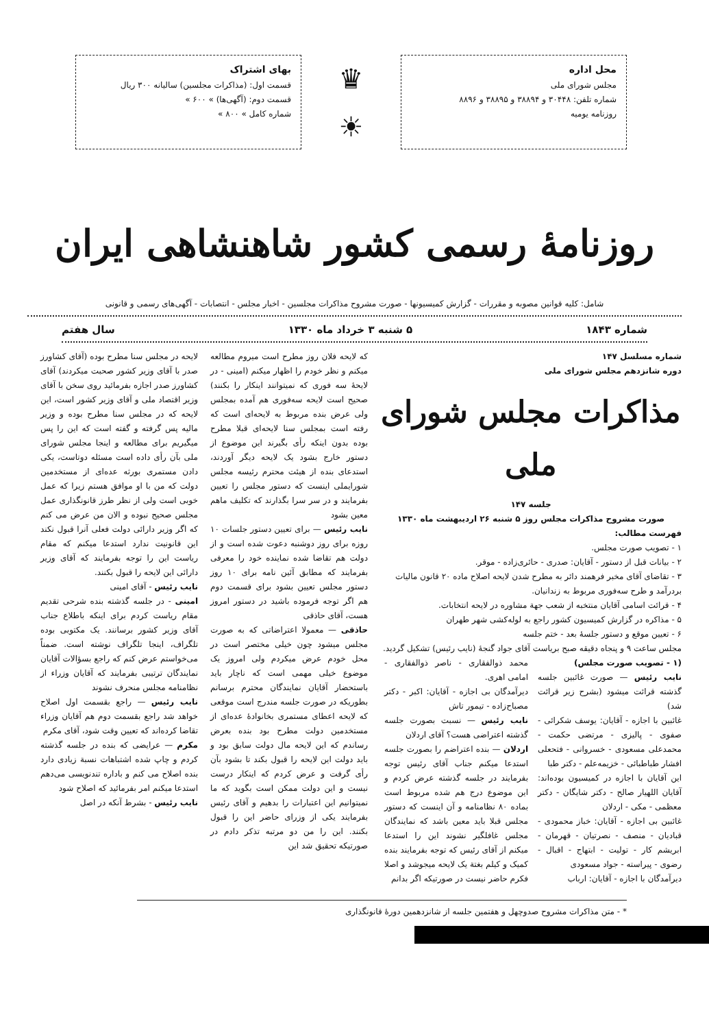محل اداره
مجلس شورای ملی
شماره تلفن: ۳۰۴۴۸ و ۳۸۸۹۴ و ۳۸۸۹۵ و ۸۸۹۶
روزنامه یومیه
♛
☀
بهای اشتراک
قسمت اول: (مذاکرات مجلسین) سالیانه ۳۰۰ ریال
قسمت دوم: (آگهی‌ها) » ۶۰۰ »
شماره کامل » ۸۰۰ »
روزنامهٔ رسمی کشور شاهنشاهی ایران
شامل: کلیه قوانین مصوبه و مقررات - گزارش کمیسیونها - صورت مشروح مذاکرات مجلسین - اخبار مجلس - انتصابات - آگهی‌های رسمی و قانونی
شماره ۱۸۴۳ ۵ شنبه ۳ خرداد ماه ۱۳۳۰ سال هفتم
شماره مسلسل ۱۴۷
دوره شانزدهم مجلس شورای ملی
مذاکرات مجلس شورای ملی
جلسه ۱۴۷
صورت مشروح مذاکرات مجلس روز ۵ شنبه ۲۶ اردیبهشت ماه ۱۳۳۰
فهرست مطالب:
۱ - تصویب صورت مجلس.
۲ - بیانات قبل از دستور - آقایان: صدری - حائری‌زاده - موقر.
۳ - تقاضای آقای مخبر فرهمند دائر به مطرح شدن لایحه اصلاح ماده ۲۰ قانون مالیات بردرآمد و طرح سه‌فوری مربوط به زندانیان.
۴ - قرائت اسامی آقایان منتخبه از شعب جهة مشاوره در لایحه انتخابات.
۵ - مذاکره در گزارش کمیسیون کشور راجع به لوله‌کشی شهر طهران
۶ - تعیین موقع و دستور جلسهٔ بعد - ختم جلسه
مجلس ساعت ۹ و پنجاه دقیقه صبح بریاست آقای جواد گنجهٔ (نایب رئیس) تشکیل گردید.
(۱ - تصویب صورت مجلس)
نایب رئیس — صورت غائبین جلسه گذشته قرائت میشود (بشرح زیر قرائت شد)
غائبین با اجازه - آقایان: یوسف شکرائی - صفوی - پالیزی - مرتضی حکمت - محمدعلی مسعودی - خسروانی - فتحعلی افشار طباطبائی - خزیمه‌علم - دکتر طبا
این آقایان با اجازه در کمیسیون بوده‌اند: آقایان اللهیار صالح - دکتر شایگان - دکتر معظمی - مکی - اردلان
غائبین بی اجازه - آقایان: خباز محمودی - قبادیان - منصف - نصرتیان - قهرمان - ابریشم کار - تولیت - ابتهاج - اقبال - رضوی - پیراسته - جواد مسعودی
دیرآمدگان با اجازه - آقایان: ارباب
محمد ذوالفقاری - ناصر ذوالفقاری - امامی اهری.
دیرآمدگان بی اجازه - آقایان: اکبر - دکتر مصباح‌زاده - تیمور تاش
نایب رئیس — نسبت بصورت جلسه گذشته اعتراضی هست؟ آقای اردلان
اردلان — بنده اعتراضم را بصورت جلسه استدعا میکنم جناب آقای رئیس توجه بفرمایند در جلسه گذشته عرض کردم و این موضوع درج هم شده مربوط است بماده ۸۰ نظامنامه و آن اینست که دستور مجلس قبلا باید معین باشد که نمایندگان مجلس غافلگیر نشوند این را استدعا میکنم از آقای رئیس که توجه بفرمایند بنده کمیک و کیلم بغتة یک لایحه میجوشد و اصلا فکرم حاضر نیست در صورتیکه اگر بدانم
که لایحه فلان روز مطرح است میروم مطالعه میکنم و نظر خودم را اظهار میکنم (امینی - در لایحهٔ سه فوری که نمیتوانند اینکار را بکنند) صحیح است لایحه سه‌فوری هم آمده بمجلس ولی عرض بنده مربوط به لایحه‌ای است که رفته است بمجلس سنا لایحه‌ای قبلا مطرح بوده بدون اینکه رأی بگیرند این موضوع از دستور خارج بشود یک لایحه دیگر آوردند، استدعای بنده از هیئت محترم رئیسه مجلس شورایملی اینست که دستور مجلس را تعیین بفرمایند و در سر سرا بگذارند که تکلیف ماهم معین بشود
نایب رئیس — برای تعیین دستور جلسات ۱۰ روزه برای روز دوشنبه دعوت شده است و از دولت هم تقاضا شده نماینده خود را معرفی بفرمایند که مطابق آئین نامه برای ۱۰ روز دستور مجلس تعیین بشود برای قسمت دوم هم اگر توجه فرموده باشید در دستور امروز هست، آقای حاذقی
حاذقی — معمولا اعتراضاتی که به صورت مجلس میشود چون خیلی مختصر است در محل خودم عرض میکردم ولی امروز یک موضوع خیلی مهمی است که ناچار باید باستحضار آقایان نمایندگان محترم برسانم بطوریکه در صورت جلسه مندرج است موقعی که لایحه اعطای مستمری بخانوادهٔ عده‌ای از مستخدمین دولت مطرح بود بنده بعرض رساندم که این لایحه مال دولت سابق بود و باید دولت این لایحه را قبول بکند تا بشود بآن رأی گرفت و عرض کردم که اینکار درست نیست و این دولت ممکن است بگوید که ما نمیتوانیم این اعتبارات را بدهیم و آقای رئیس بفرمایند یکی از وزرای حاضر این را قبول بکنند. این را من دو مرتبه تذکر دادم در صورتیکه تحقیق شد این
لایحه در مجلس سنا مطرح بوده (آقای کشاورز صدر با آقای وزیر کشور صحبت میکردند) آقای کشاورز صدر اجازه بفرمائید روی سخن با آقای وزیر اقتصاد ملی و آقای وزیر کشور است، این لایحه که در مجلس سنا مطرح بوده و وزیر مالیه پس گرفته و گفته است که این را پس میگیریم برای مطالعه و اینجا مجلس شورای ملی بآن رأی داده است مسئله دوتاست، یکی دادن مستمری بورثه عده‌ای از مستخدمین دولت که من با او موافق هستم زیرا که عمل خوبی است ولی از نظر طرز قانونگذاری عمل مجلس صحیح نبوده و الان من عرض می کنم که اگر وزیر دارائی دولت فعلی آنرا قبول نکند این قانونیت ندارد استدعا میکنم که مقام ریاست این را توجه بفرمایند که آقای وزیر دارائی این لایحه را قبول بکنند.
نایب رئیس - آقای امینی
امینی - در جلسه گذشته بنده شرحی تقدیم مقام ریاست کردم برای اینکه باطلاع جناب آقای وزیر کشور برسانند. یک مکتوبی بوده تلگراف، اینجا تلگراف نوشته است. ضمناً می‌خواستم عرض کنم که راجع بسؤالات آقایان نمایندگان ترتیبی بفرمایند که آقایان وزراء از نظامنامه مجلس منحرف نشوند
نایب رئیس — راجع بقسمت اول اصلاح خواهد شد راجع بقسمت دوم هم آقایان وزراء تقاضا کرده‌اند که تعیین وقت شود، آقای مکرم
مکرم — عرایضی که بنده در جلسه گذشته کردم و چاپ شده اشتباهات نسبة زیادی دارد بنده اصلاح می کنم و باداره تندنویسی می‌دهم استدعا میکنم امر بفرمائید که اصلاح شود
نایب رئیس - بشرط آنکه در اصل
* - متن مذاکرات مشروح صدوچهل و هفتمین جلسه از شانزدهمین دورهٔ قانونگذاری